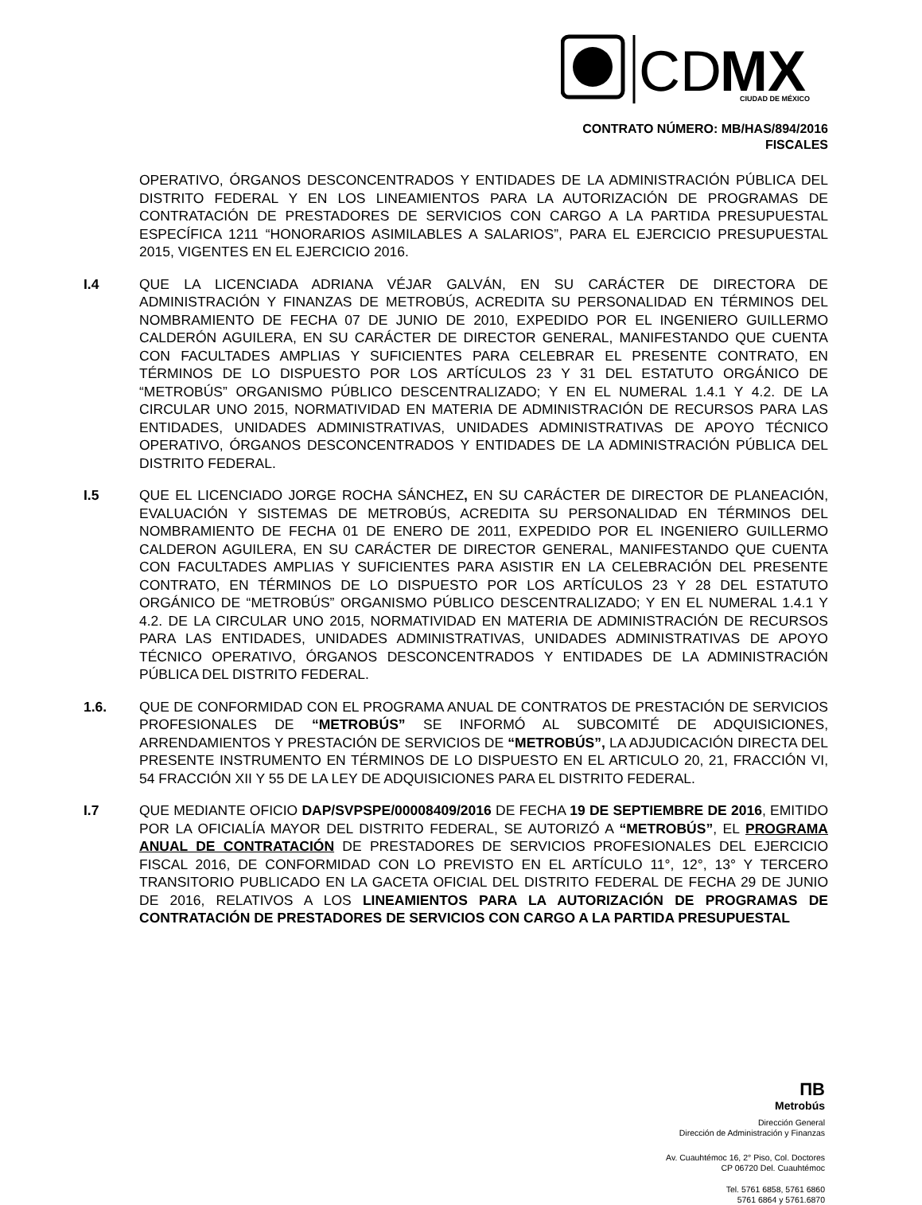CD
MX
CIUDAD DE MÉXICO
CONTRATO NÚMERO: MB/HAS/894/2016
FISCALES
OPERATIVO, ÓRGANOS DESCONCENTRADOS Y ENTIDADES DE LA ADMINISTRACIÓN PÚBLICA DEL DISTRITO FEDERAL Y EN LOS LINEAMIENTOS PARA LA AUTORIZACIÓN DE PROGRAMAS DE CONTRATACIÓN DE PRESTADORES DE SERVICIOS CON CARGO A LA PARTIDA PRESUPUESTAL ESPECÍFICA 1211 “HONORARIOS ASIMILABLES A SALARIOS”, PARA EL EJERCICIO PRESUPUESTAL 2015, VIGENTES EN EL EJERCICIO 2016.
I.4 QUE LA LICENCIADA ADRIANA VÉJAR GALVÁN, EN SU CARÁCTER DE DIRECTORA DE ADMINISTRACIÓN Y FINANZAS DE METROBÚS, ACREDITA SU PERSONALIDAD EN TÉRMINOS DEL NOMBRAMIENTO DE FECHA 07 DE JUNIO DE 2010, EXPEDIDO POR EL INGENIERO GUILLERMO CALDERÓN AGUILERA, EN SU CARÁCTER DE DIRECTOR GENERAL, MANIFESTANDO QUE CUENTA CON FACULTADES AMPLIAS Y SUFICIENTES PARA CELEBRAR EL PRESENTE CONTRATO, EN TÉRMINOS DE LO DISPUESTO POR LOS ARTÍCULOS 23 Y 31 DEL ESTATUTO ORGÁNICO DE “METROBÚS” ORGANISMO PÚBLICO DESCENTRALIZADO; Y EN EL NUMERAL 1.4.1 Y 4.2. DE LA CIRCULAR UNO 2015, NORMATIVIDAD EN MATERIA DE ADMINISTRACIÓN DE RECURSOS PARA LAS ENTIDADES, UNIDADES ADMINISTRATIVAS, UNIDADES ADMINISTRATIVAS DE APOYO TÉCNICO OPERATIVO, ÓRGANOS DESCONCENTRADOS Y ENTIDADES DE LA ADMINISTRACIÓN PÚBLICA DEL DISTRITO FEDERAL.
I.5 QUE EL LICENCIADO JORGE ROCHA SÁNCHEZ, EN SU CARÁCTER DE DIRECTOR DE PLANEACIÓN, EVALUACIÓN Y SISTEMAS DE METROBÚS, ACREDITA SU PERSONALIDAD EN TÉRMINOS DEL NOMBRAMIENTO DE FECHA 01 DE ENERO DE 2011, EXPEDIDO POR EL INGENIERO GUILLERMO CALDERON AGUILERA, EN SU CARÁCTER DE DIRECTOR GENERAL, MANIFESTANDO QUE CUENTA CON FACULTADES AMPLIAS Y SUFICIENTES PARA ASISTIR EN LA CELEBRACIÓN DEL PRESENTE CONTRATO, EN TÉRMINOS DE LO DISPUESTO POR LOS ARTÍCULOS 23 Y 28 DEL ESTATUTO ORGÁNICO DE “METROBÚS” ORGANISMO PÚBLICO DESCENTRALIZADO; Y EN EL NUMERAL 1.4.1 Y 4.2. DE LA CIRCULAR UNO 2015, NORMATIVIDAD EN MATERIA DE ADMINISTRACIÓN DE RECURSOS PARA LAS ENTIDADES, UNIDADES ADMINISTRATIVAS, UNIDADES ADMINISTRATIVAS DE APOYO TÉCNICO OPERATIVO, ÓRGANOS DESCONCENTRADOS Y ENTIDADES DE LA ADMINISTRACIÓN PÚBLICA DEL DISTRITO FEDERAL.
1.6. QUE DE CONFORMIDAD CON EL PROGRAMA ANUAL DE CONTRATOS DE PRESTACIÓN DE SERVICIOS PROFESIONALES DE “METROBÚS” SE INFORMÓ AL SUBCOMITÉ DE ADQUISICIONES, ARRENDAMIENTOS Y PRESTACIÓN DE SERVICIOS DE “METROBÚS”, LA ADJUDICACIÓN DIRECTA DEL PRESENTE INSTRUMENTO EN TÉRMINOS DE LO DISPUESTO EN EL ARTICULO 20, 21, FRACCIÓN VI, 54 FRACCIÓN XII Y 55 DE LA LEY DE ADQUISICIONES PARA EL DISTRITO FEDERAL.
I.7 QUE MEDIANTE OFICIO DAP/SVPSPE/00008409/2016 DE FECHA 19 DE SEPTIEMBRE DE 2016, EMITIDO POR LA OFICIALÍA MAYOR DEL DISTRITO FEDERAL, SE AUTORIZÓ A “METROBÚS”, EL PROGRAMA ANUAL DE CONTRATACIÓN DE PRESTADORES DE SERVICIOS PROFESIONALES DEL EJERCICIO FISCAL 2016, DE CONFORMIDAD CON LO PREVISTO EN EL ARTÍCULO 11°, 12°, 13° Y TERCERO TRANSITORIO PUBLICADO EN LA GACETA OFICIAL DEL DISTRITO FEDERAL DE FECHA 29 DE JUNIO DE 2016, RELATIVOS A LOS LINEAMIENTOS PARA LA AUTORIZACIÓN DE PROGRAMAS DE CONTRATACIÓN DE PRESTADORES DE SERVICIOS CON CARGO A LA PARTIDA PRESUPUESTAL
ΠB
Metrobús
Dirección General
Dirección de Administración y Finanzas
Av. Cuauhtémoc 16, 2° Piso, Col. Doctores
CP 06720 Del. Cuauhtémoc
Tel. 5761 6858, 5761 6860
5761 6864 y 5761.6870